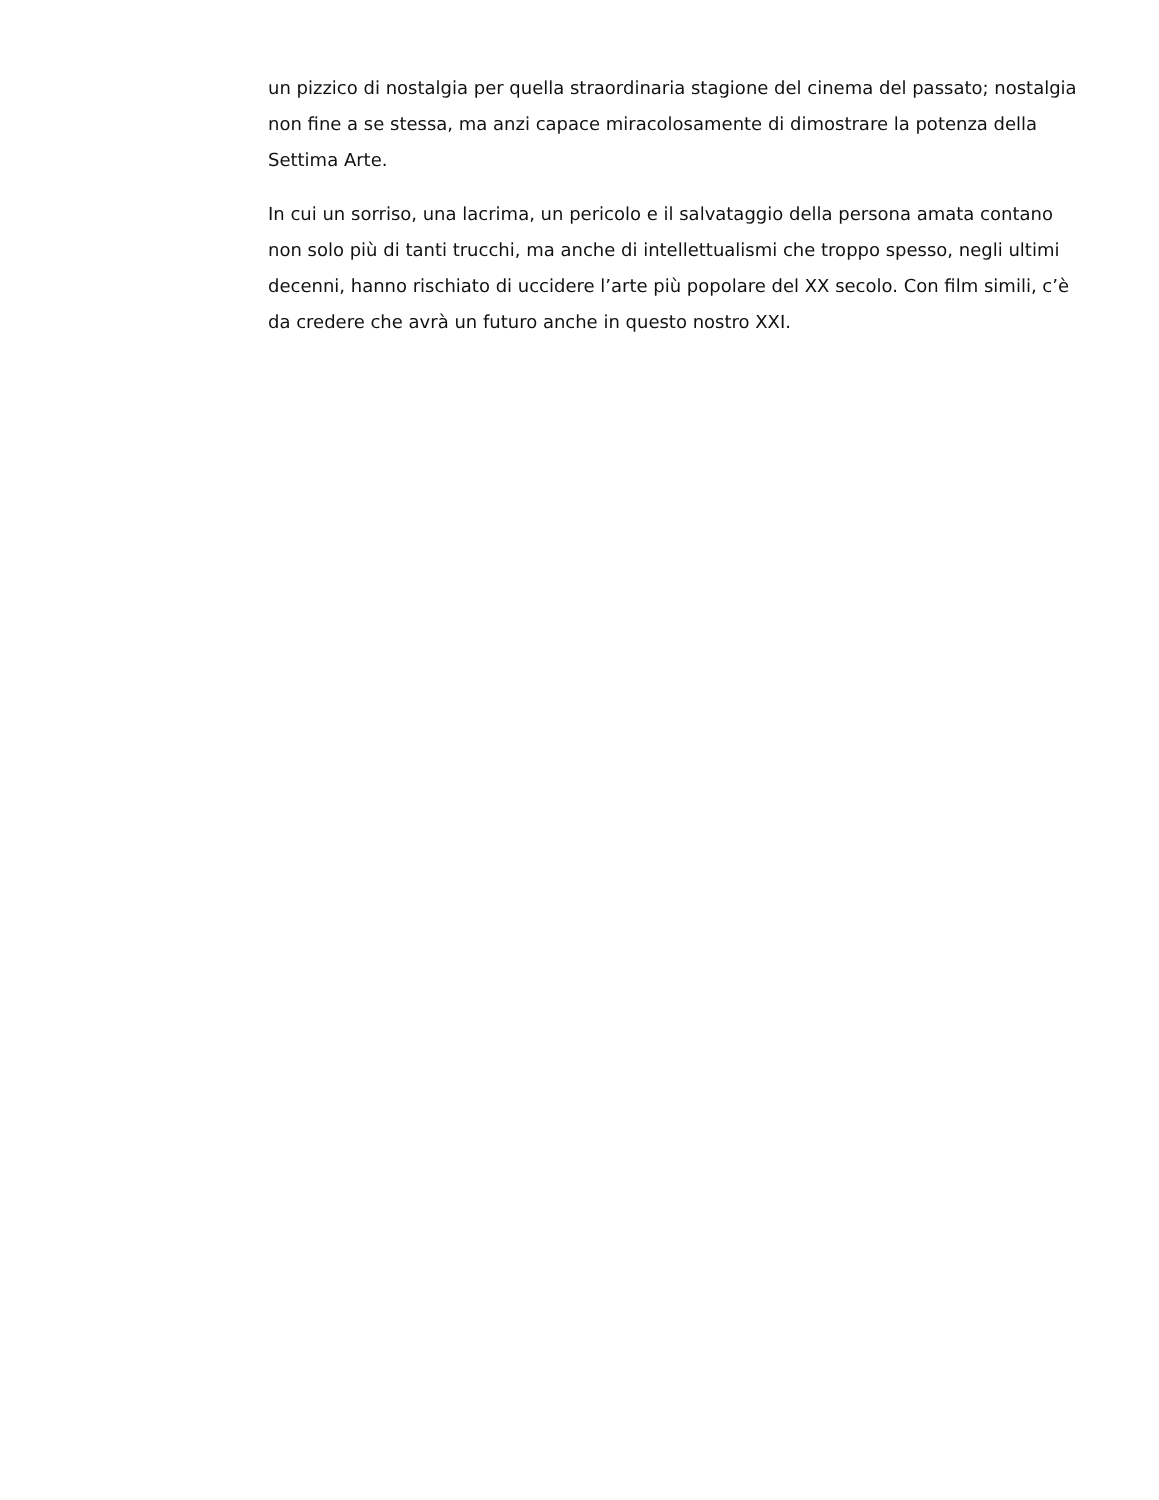un pizzico di nostalgia per quella straordinaria stagione del cinema del passato; nostalgia non fine a se stessa, ma anzi capace miracolosamente di dimostrare la potenza della Settima Arte.
In cui un sorriso, una lacrima, un pericolo e il salvataggio della persona amata contano non solo più di tanti trucchi, ma anche di intellettualismi che troppo spesso, negli ultimi decenni, hanno rischiato di uccidere l’arte più popolare del XX secolo. Con film simili, c’è da credere che avrà un futuro anche in questo nostro XXI.